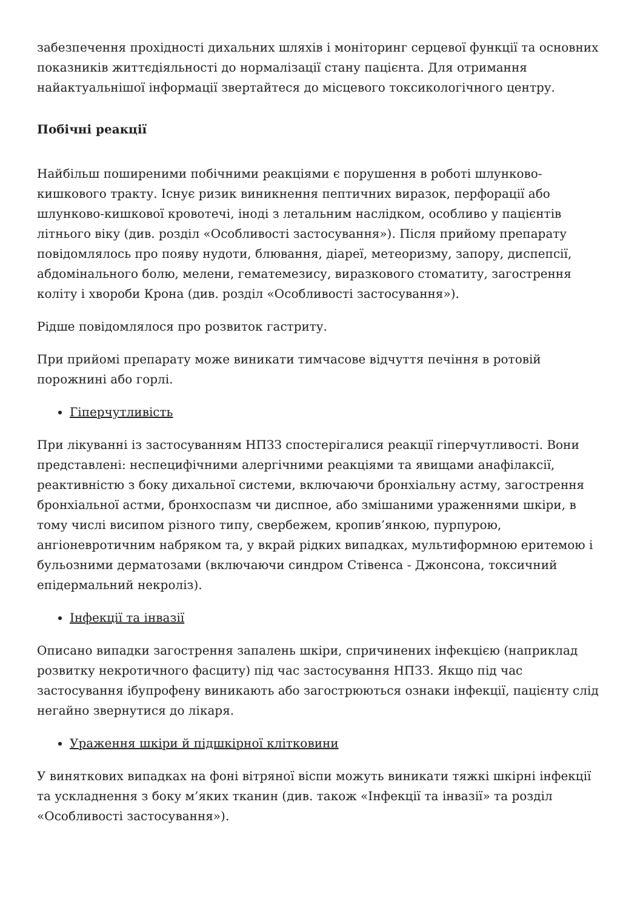забезпечення прохідності дихальних шляхів і моніторинг серцевої функції та основних показників життєдіяльності до нормалізації стану пацієнта. Для отримання найактуальнішої інформації звертайтеся до місцевого токсикологічного центру.
Побічні реакції
Найбільш поширеними побічними реакціями є порушення в роботі шлунково-кишкового тракту. Існує ризик виникнення пептичних виразок, перфорації або шлунково-кишкової кровотечі, іноді з летальним наслідком, особливо у пацієнтів літнього віку (див. розділ «Особливості застосування»). Після прийому препарату повідомлялось про появу нудоти, блювання, діареї, метеоризму, запору, диспепсії, абдомінального болю, мелени, гематемезису, виразкового стоматиту, загострення коліту і хвороби Крона (див. розділ «Особливості застосування»).
Рідше повідомлялося про розвиток гастриту.
При прийомі препарату може виникати тимчасове відчуття печіння в ротовій порожнині або горлі.
Гіперчутливість
При лікуванні із застосуванням НПЗЗ спостерігалися реакції гіперчутливості. Вони представлені: неспецифічними алергічними реакціями та явищами анафілаксії, реактивністю з боку дихальної системи, включаючи бронхіальну астму, загострення бронхіальної астми, бронхоспазм чи диспное, або змішаними ураженнями шкіри, в тому числі висипом різного типу, свербежем, кропив’янкою, пурпурою, ангіоневротичним набряком та, у вкрай рідких випадках, мультиформною еритемою і бульозними дерматозами (включаючи синдром Стівенса - Джонсона, токсичний епідермальний некроліз).
Інфекції та інвазії
Описано випадки загострення запалень шкіри, спричинених інфекцією (наприклад розвитку некротичного фасциту) під час застосування НПЗЗ. Якщо під час застосування ібупрофену виникають або загострюються ознаки інфекції, пацієнту слід негайно звернутися до лікаря.
Ураження шкіри й підшкірної клітковини
У виняткових випадках на фоні вітряної віспи можуть виникати тяжкі шкірні інфекції та ускладнення з боку м’яких тканин (див. також «Інфекції та інвазії» та розділ «Особливості застосування»).